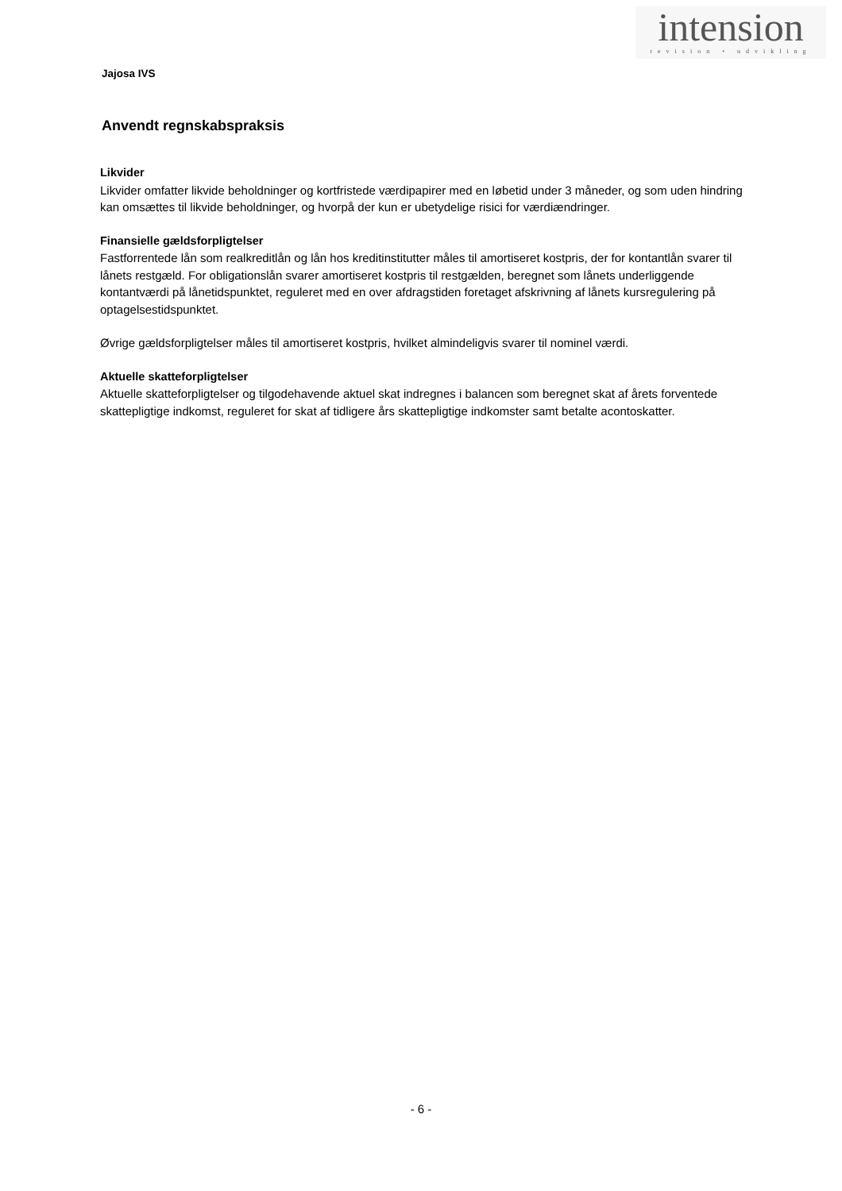intension
revision • udvikling
Jajosa IVS
Anvendt regnskabspraksis
Likvider
Likvider omfatter likvide beholdninger og kortfristede værdipapirer med en løbetid under 3 måneder, og som uden hindring kan omsættes til likvide beholdninger, og hvorpå der kun er ubetydelige risici for værdiændringer.
Finansielle gældsforpligtelser
Fastforrentede lån som realkreditlån og lån hos kreditinstitutter måles til amortiseret kostpris, der for kontantlån svarer til lånets restgæld. For obligationslån svarer amortiseret kostpris til restgælden, beregnet som lånets underliggende kontantværdi på lånetidspunktet, reguleret med en over afdragstiden foretaget afskrivning af lånets kursregulering på optagelsestidspunktet.
Øvrige gældsforpligtelser måles til amortiseret kostpris, hvilket almindeligvis svarer til nominel værdi.
Aktuelle skatteforpligtelser
Aktuelle skatteforpligtelser og tilgodehavende aktuel skat indregnes i balancen som beregnet skat af årets forventede skattepligtige indkomst, reguleret for skat af tidligere års skattepligtige indkomster samt betalte acontoskatter.
- 6 -